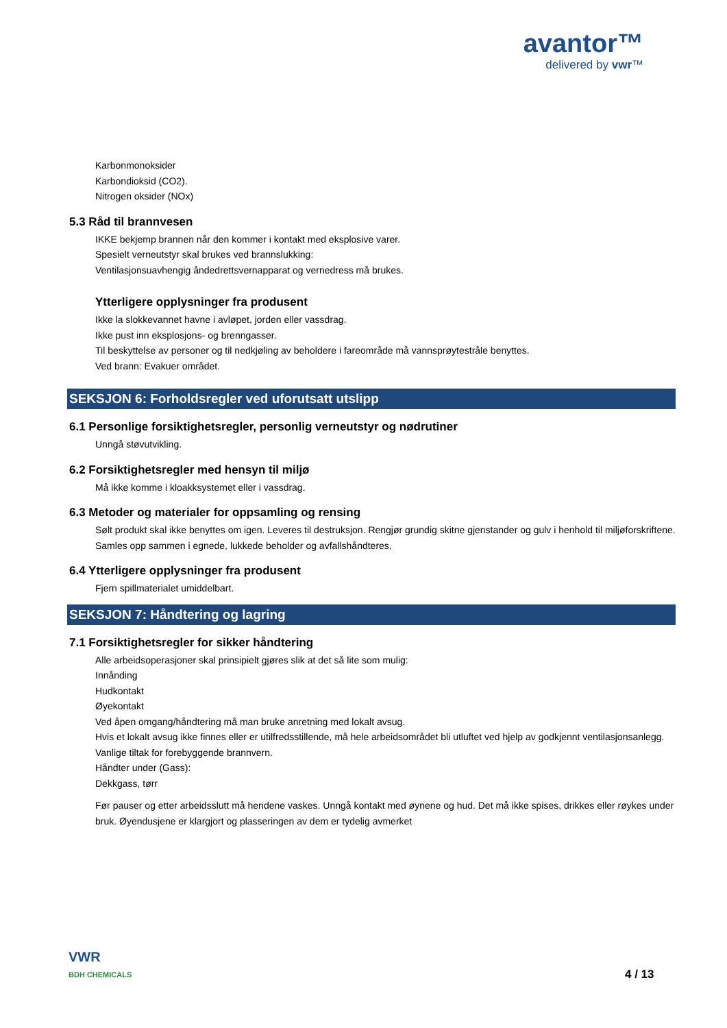avantor™
delivered by vwr™
Karbonmonoksider
Karbondioksid (CO2).
Nitrogen oksider (NOx)
5.3 Råd til brannvesen
IKKE bekjemp brannen når den kommer i kontakt med eksplosive varer.
Spesielt verneutstyr skal brukes ved brannslukking:
Ventilasjonsuavhengig åndedrettsvernapparat og vernedress må brukes.
Ytterligere opplysninger fra produsent
Ikke la slokkevannet havne i avløpet, jorden eller vassdrag.
Ikke pust inn eksplosjons- og brenngasser.
Til beskyttelse av personer og til nedkjøling av beholdere i fareområde må vannsprøytestråle benyttes.
Ved brann: Evakuer området.
SEKSJON 6: Forholdsregler ved uforutsatt utslipp
6.1 Personlige forsiktighetsregler, personlig verneutstyr og nødrutiner
Unngå støvutvikling.
6.2 Forsiktighetsregler med hensyn til miljø
Må ikke komme i kloakksystemet eller i vassdrag.
6.3 Metoder og materialer for oppsamling og rensing
Sølt produkt skal ikke benyttes om igen. Leveres til destruksjon. Rengjør grundig skitne gjenstander og gulv i henhold til miljøforskriftene. Samles opp sammen i egnede, lukkede beholder og avfallshåndteres.
6.4 Ytterligere opplysninger fra produsent
Fjern spillmaterialet umiddelbart.
SEKSJON 7: Håndtering og lagring
7.1 Forsiktighetsregler for sikker håndtering
Alle arbeidsoperasjoner skal prinsipielt gjøres slik at det så lite som mulig:
Innånding
Hudkontakt
Øyekontakt
Ved åpen omgang/håndtering må man bruke anretning med lokalt avsug.
Hvis et lokalt avsug ikke finnes eller er utilfredsstillende, må hele arbeidsområdet bli utluftet ved hjelp av godkjennt ventilasjonsanlegg.
Vanlige tiltak for forebyggende brannvern.
Håndter under (Gass):
Dekkgass, tørr
Før pauser og etter arbeidsslutt må hendene vaskes. Unngå kontakt med øynene og hud. Det må ikke spises, drikkes eller røykes under bruk. Øyendusjene er klargjort og plasseringen av dem er tydelig avmerket
VWR
BDH CHEMICALS
4 / 13